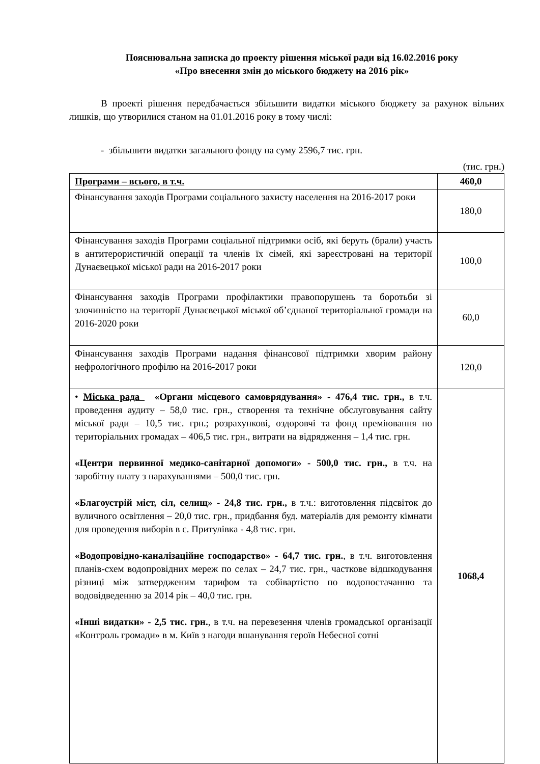Пояснювальна записка до проекту рішення міської ради від 16.02.2016 року
«Про внесення змін до міського бюджету на 2016 рік»
В проекті рішення передбачається збільшити видатки міського бюджету за рахунок вільних лишків, що утворилися станом на 01.01.2016 року в тому числі:
- збільшити видатки загального фонду на суму 2596,7 тис. грн.
(тис. грн.)
| Програми – всього, в т.ч. | 460,0 |
| Фінансування заходів Програми соціального захисту населення на 2016-2017 роки | 180,0 |
| Фінансування заходів Програми соціальної підтримки осіб, які беруть (брали) участь в антитерористичній операції та членів їх сімей, які зареєстровані на території Дунаєвецької міської ради на 2016-2017 роки | 100,0 |
| Фінансування заходів Програми профілактики правопорушень та боротьби зі злочинністю на території Дунаєвецької міської об’єднаної територіальної громади на 2016-2020 роки | 60,0 |
| Фінансування заходів Програми надання фінансової підтримки хворим району нефрологічного профілю на 2016-2017 роки | 120,0 |
| • Міська рада «Органи місцевого самоврядування» - 476,4 тис. грн., в т.ч. проведення аудиту – 58,0 тис. грн., створення та технічне обслуговування сайту міської ради – 10,5 тис. грн.; розрахункові, оздоровчі та фонд преміювання по територіальних громадах – 406,5 тис. грн., витрати на відрядження – 1,4 тис. грн. «Центри первинної медико-санітарної допомоги» - 500,0 тис. грн., в т.ч. на заробітну плату з нарахуваннями – 500,0 тис. грн. «Благоустрій міст, сіл, селищ» - 24,8 тис. грн., в т.ч.: виготовлення підсвіток до вуличного освітлення – 20,0 тис. грн., придбання буд. матеріалів для ремонту кімнати для проведення виборів в с. Притулівка - 4,8 тис. грн. «Водопровідно-каналізаційне господарство» - 64,7 тис. грн. , в т.ч. виготовлення планів-схем водопровідних мереж по селах – 24,7 тис. грн., часткове відшкодування різниці між затвердженим тарифом та собівартістю по водопостачанню та водовідведенню за 2014 рік – 40,0 тис. грн. «Інші видатки» - 2,5 тис. грн. , в т.ч. на перевезення членів громадської організації «Контроль громади» в м. Київ з нагоди вшанування героїв Небесної сотні | 1068,4 |